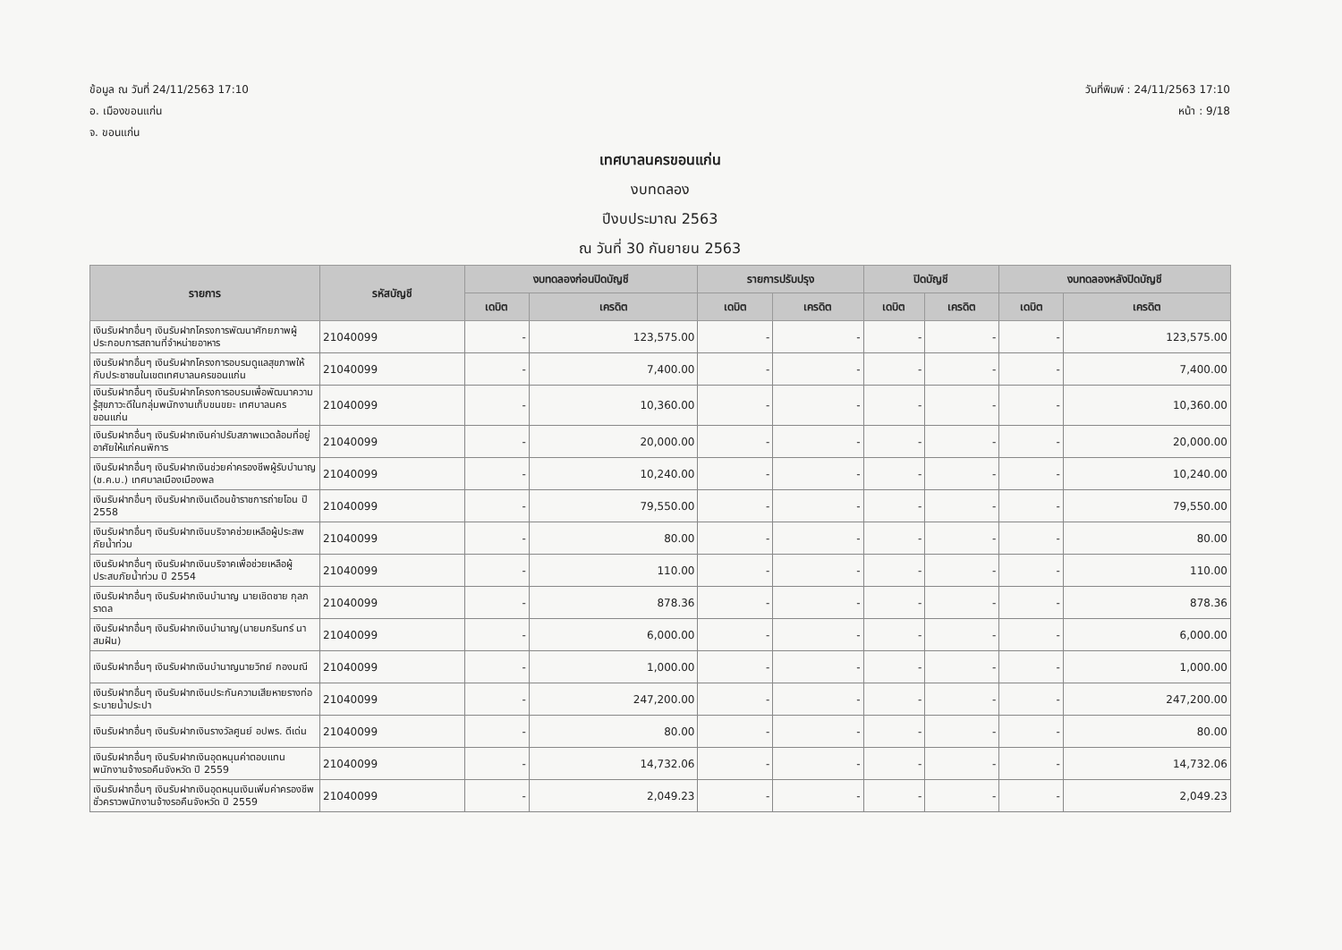ข้อมูล ณ วันที่ 24/11/2563 17:10
อ. เมืองขอนแก่น
จ. ขอนแก่น
วันที่พิมพ์ : 24/11/2563 17:10
หน้า : 9/18
เทศบาลนครขอนแก่น
งบทดลอง
ปีงบประมาณ 2563
ณ วันที่ 30 กันยายน 2563
| รายการ | รหัสบัญชี | งบทดลองก่อนปิดบัญชี | | รายการปรับปรุง | | ปิดบัญชี | | งบทดลองหลังปิดบัญชี | |
| --- | --- | --- | --- | --- | --- | --- | --- | --- | --- |
| | | เดบิต | เครดิต | เดบิต | เครดิต | เดบิต | เครดิต | เดบิต | เครดิต |
| เงินรับฝากอื่นๆ เงินรับฝากโครงการพัฒนาศักยภาพผู้ประกอบการสถานที่จำหน่ายอาหาร | 21040099 | - | 123,575.00 | - | - | - | - | - | 123,575.00 |
| เงินรับฝากอื่นๆ เงินรับฝากโครงการอบรมดูแลสุขภาพให้กับประชาชนในเขตเทศบาลนครขอนแก่น | 21040099 | - | 7,400.00 | - | - | - | - | - | 7,400.00 |
| เงินรับฝากอื่นๆ เงินรับฝากโครงการอบรมเพื่อพัฒนาความรู้สุขภาวะดีในกลุ่มพนักงานเก็บขนขยะ เทศบาลนครขอนแก่น | 21040099 | - | 10,360.00 | - | - | - | - | - | 10,360.00 |
| เงินรับฝากอื่นๆ เงินรับฝากเงินค่าปรับสภาพแวดล้อมที่อยู่อาศัยให้แก่คนพิการ | 21040099 | - | 20,000.00 | - | - | - | - | - | 20,000.00 |
| เงินรับฝากอื่นๆ เงินรับฝากเงินช่วยค่าครองชีพผู้รับบำนาญ (ช.ค.บ.) เทศบาลเมืองเมืองพล | 21040099 | - | 10,240.00 | - | - | - | - | - | 10,240.00 |
| เงินรับฝากอื่นๆ เงินรับฝากเงินเดือนข้าราชการถ่ายโอน ปี 2558 | 21040099 | - | 79,550.00 | - | - | - | - | - | 79,550.00 |
| เงินรับฝากอื่นๆ เงินรับฝากเงินบริจาคช่วยเหลือผู้ประสพภัยน้ำท่วม | 21040099 | - | 80.00 | - | - | - | - | - | 80.00 |
| เงินรับฝากอื่นๆ เงินรับฝากเงินบริจาคเพื่อช่วยเหลือผู้ประสบภัยน้ำท่วม ปี 2554 | 21040099 | - | 110.00 | - | - | - | - | - | 110.00 |
| เงินรับฝากอื่นๆ เงินรับฝากเงินบำนาญ นายเชิดชาย กุลภราดล | 21040099 | - | 878.36 | - | - | - | - | - | 878.36 |
| เงินรับฝากอื่นๆ เงินรับฝากเงินบำนาญ(นายมกรินทร์ นาสมฝัน) | 21040099 | - | 6,000.00 | - | - | - | - | - | 6,000.00 |
| เงินรับฝากอื่นๆ เงินรับฝากเงินบำนาญนายวิทย์ กองมณี | 21040099 | - | 1,000.00 | - | - | - | - | - | 1,000.00 |
| เงินรับฝากอื่นๆ เงินรับฝากเงินประกันความเสียหายรางท่อระบายน้ำประปา | 21040099 | - | 247,200.00 | - | - | - | - | - | 247,200.00 |
| เงินรับฝากอื่นๆ เงินรับฝากเงินรางวัลศูนย์ อปพร. ดีเด่น | 21040099 | - | 80.00 | - | - | - | - | - | 80.00 |
| เงินรับฝากอื่นๆ เงินรับฝากเงินอุดหนุนค่าตอบแทนพนักงานจ้างรอคืนจังหวัด ปี 2559 | 21040099 | - | 14,732.06 | - | - | - | - | - | 14,732.06 |
| เงินรับฝากอื่นๆ เงินรับฝากเงินอุดหนุนเงินเพิ่มค่าครองชีพชั่วคราวพนักงานจ้างรอคืนจังหวัด ปี 2559 | 21040099 | - | 2,049.23 | - | - | - | - | - | 2,049.23 |